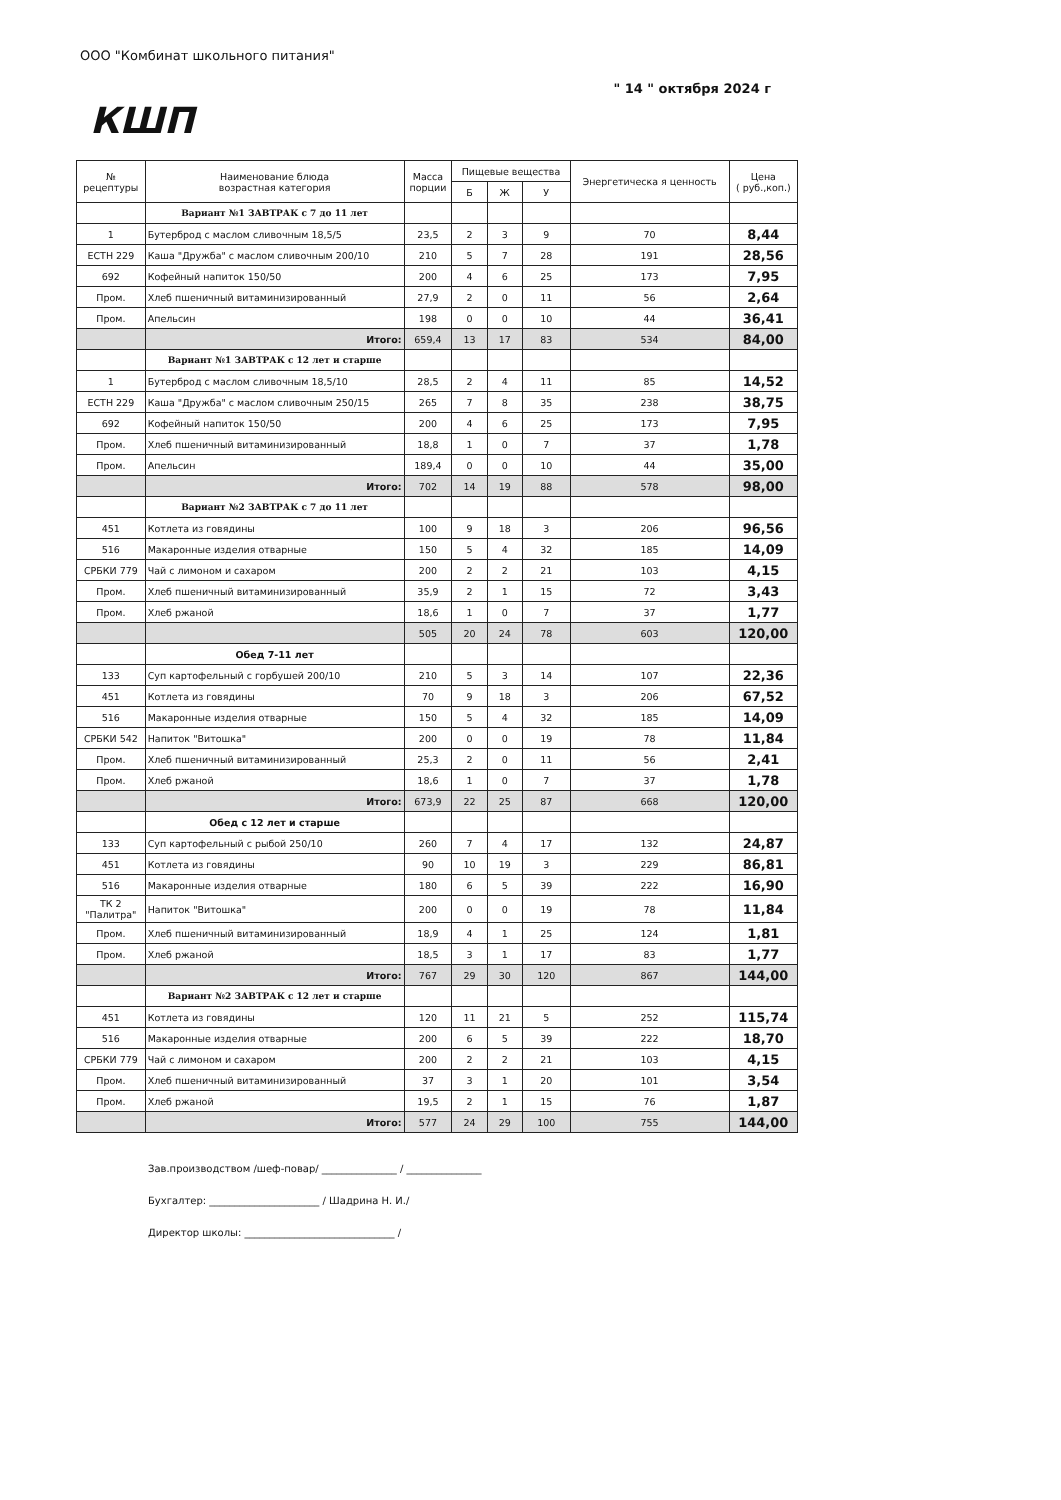ООО "Комбинат школьного питания"
" 14 " октября 2024 г
КШП
| № рецептуры | Наименование блюда возрастная категория | Масса порции | Пищевые вещества | | | Энергетическа я ценность | Цена ( руб.,коп.) |
| --- | --- | --- | --- | --- | --- | --- | --- |
| | | | Б | Ж | У | | |
| | Вариант №1 ЗАВТРАК с 7 до 11 лет | | | | | | |
| 1 | Бутерброд с маслом сливочным 18,5/5 | 23,5 | 2 | 3 | 9 | 70 | 8,44 |
| ЕСТН 229 | Каша "Дружба" с маслом сливочным 200/10 | 210 | 5 | 7 | 28 | 191 | 28,56 |
| 692 | Кофейный напиток 150/50 | 200 | 4 | 6 | 25 | 173 | 7,95 |
| Пром. | Хлеб пшеничный витаминизированный | 27,9 | 2 | 0 | 11 | 56 | 2,64 |
| Пром. | Апельсин | 198 | 0 | 0 | 10 | 44 | 36,41 |
| | Итого: | 659,4 | 13 | 17 | 83 | 534 | 84,00 |
| | Вариант №1 ЗАВТРАК с 12 лет и старше | | | | | | |
| 1 | Бутерброд с маслом сливочным 18,5/10 | 28,5 | 2 | 4 | 11 | 85 | 14,52 |
| ЕСТН 229 | Каша "Дружба" с маслом сливочным 250/15 | 265 | 7 | 8 | 35 | 238 | 38,75 |
| 692 | Кофейный напиток 150/50 | 200 | 4 | 6 | 25 | 173 | 7,95 |
| Пром. | Хлеб пшеничный витаминизированный | 18,8 | 1 | 0 | 7 | 37 | 1,78 |
| Пром. | Апельсин | 189,4 | 0 | 0 | 10 | 44 | 35,00 |
| | Итого: | 702 | 14 | 19 | 88 | 578 | 98,00 |
| | Вариант №2 ЗАВТРАК с 7 до 11 лет | | | | | | |
| 451 | Котлета из говядины | 100 | 9 | 18 | 3 | 206 | 96,56 |
| 516 | Макаронные изделия отварные | 150 | 5 | 4 | 32 | 185 | 14,09 |
| СРБКИ 779 | Чай с лимоном и сахаром | 200 | 2 | 2 | 21 | 103 | 4,15 |
| Пром. | Хлеб пшеничный витаминизированный | 35,9 | 2 | 1 | 15 | 72 | 3,43 |
| Пром. | Хлеб ржаной | 18,6 | 1 | 0 | 7 | 37 | 1,77 |
| | | 505 | 20 | 24 | 78 | 603 | 120,00 |
| | Обед 7-11 лет | | | | | | |
| 133 | Суп картофельный с горбушей 200/10 | 210 | 5 | 3 | 14 | 107 | 22,36 |
| 451 | Котлета из говядины | 70 | 9 | 18 | 3 | 206 | 67,52 |
| 516 | Макаронные изделия отварные | 150 | 5 | 4 | 32 | 185 | 14,09 |
| СРБКИ 542 | Напиток "Витошка" | 200 | 0 | 0 | 19 | 78 | 11,84 |
| Пром. | Хлеб пшеничный витаминизированный | 25,3 | 2 | 0 | 11 | 56 | 2,41 |
| Пром. | Хлеб ржаной | 18,6 | 1 | 0 | 7 | 37 | 1,78 |
| | Итого: | 673,9 | 22 | 25 | 87 | 668 | 120,00 |
| | Обед с 12 лет и старше | | | | | | |
| 133 | Суп картофельный с рыбой 250/10 | 260 | 7 | 4 | 17 | 132 | 24,87 |
| 451 | Котлета из говядины | 90 | 10 | 19 | 3 | 229 | 86,81 |
| 516 | Макаронные изделия отварные | 180 | 6 | 5 | 39 | 222 | 16,90 |
| ТК 2 "Палитра" | Напиток "Витошка" | 200 | 0 | 0 | 19 | 78 | 11,84 |
| Пром. | Хлеб пшеничный витаминизированный | 18,9 | 4 | 1 | 25 | 124 | 1,81 |
| Пром. | Хлеб ржаной | 18,5 | 3 | 1 | 17 | 83 | 1,77 |
| | Итого: | 767 | 29 | 30 | 120 | 867 | 144,00 |
| | Вариант №2 ЗАВТРАК с 12 лет и старше | | | | | | |
| 451 | Котлета из говядины | 120 | 11 | 21 | 5 | 252 | 115,74 |
| 516 | Макаронные изделия отварные | 200 | 6 | 5 | 39 | 222 | 18,70 |
| СРБКИ 779 | Чай с лимоном и сахаром | 200 | 2 | 2 | 21 | 103 | 4,15 |
| Пром. | Хлеб пшеничный витаминизированный | 37 | 3 | 1 | 20 | 101 | 3,54 |
| Пром. | Хлеб ржаной | 19,5 | 2 | 1 | 15 | 76 | 1,87 |
| | Итого: | 577 | 24 | 29 | 100 | 755 | 144,00 |
Зав.производством /шеф-повар/ _______________ / _______________
Бухгалтер: ______________________ / Шадрина Н. И./
Директор школы: ______________________________ /